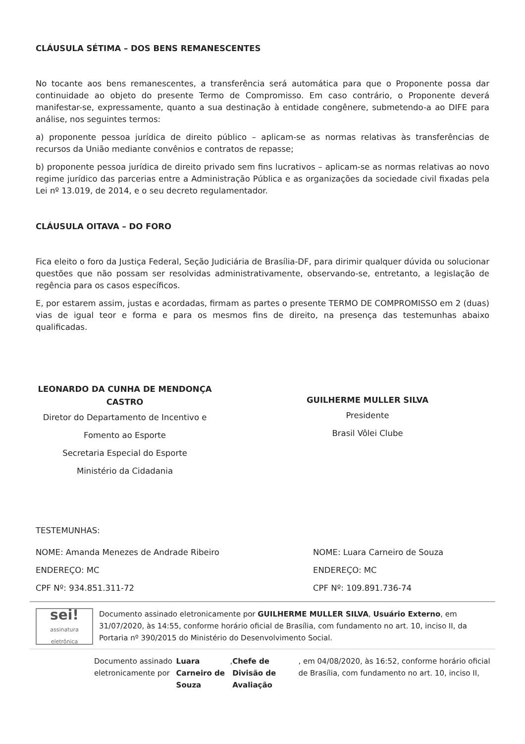CLÁUSULA SÉTIMA – DOS BENS REMANESCENTES
No tocante aos bens remanescentes, a transferência será automática para que o Proponente possa dar continuidade ao objeto do presente Termo de Compromisso. Em caso contrário, o Proponente deverá manifestar-se, expressamente, quanto a sua destinação à entidade congênere, submetendo-a ao DIFE para análise, nos seguintes termos:
a) proponente pessoa jurídica de direito público – aplicam-se as normas relativas às transferências de recursos da União mediante convênios e contratos de repasse;
b) proponente pessoa jurídica de direito privado sem fins lucrativos – aplicam-se as normas relativas ao novo regime jurídico das parcerias entre a Administração Pública e as organizações da sociedade civil fixadas pela Lei nº 13.019, de 2014, e o seu decreto regulamentador.
CLÁUSULA OITAVA – DO FORO
Fica eleito o foro da Justiça Federal, Seção Judiciária de Brasília-DF, para dirimir qualquer dúvida ou solucionar questões que não possam ser resolvidas administrativamente, observando-se, entretanto, a legislação de regência para os casos específicos.
E, por estarem assim, justas e acordadas, firmam as partes o presente TERMO DE COMPROMISSO em 2 (duas) vias de igual teor e forma e para os mesmos fins de direito, na presença das testemunhas abaixo qualificadas.
LEONARDO DA CUNHA DE MENDONÇA CASTRO
Diretor do Departamento de Incentivo e Fomento ao Esporte
Secretaria Especial do Esporte
Ministério da Cidadania
GUILHERME MULLER SILVA
Presidente
Brasil Vôlei Clube
TESTEMUNHAS:
NOME: Amanda Menezes de Andrade Ribeiro
ENDEREÇO: MC
CPF Nº: 934.851.311-72
NOME: Luara Carneiro de Souza
ENDEREÇO: MC
CPF Nº: 109.891.736-74
sei!
assinatura eletrônica
Documento assinado eletronicamente por GUILHERME MULLER SILVA, Usuário Externo, em 31/07/2020, às 14:55, conforme horário oficial de Brasília, com fundamento no art. 10, inciso II, da Portaria nº 390/2015 do Ministério do Desenvolvimento Social.
Documento assinado eletronicamente por Luara Carneiro de Souza, Chefe de Divisão de Avaliação, em 04/08/2020, às 16:52, conforme horário oficial de Brasília, com fundamento no art. 10, inciso II,